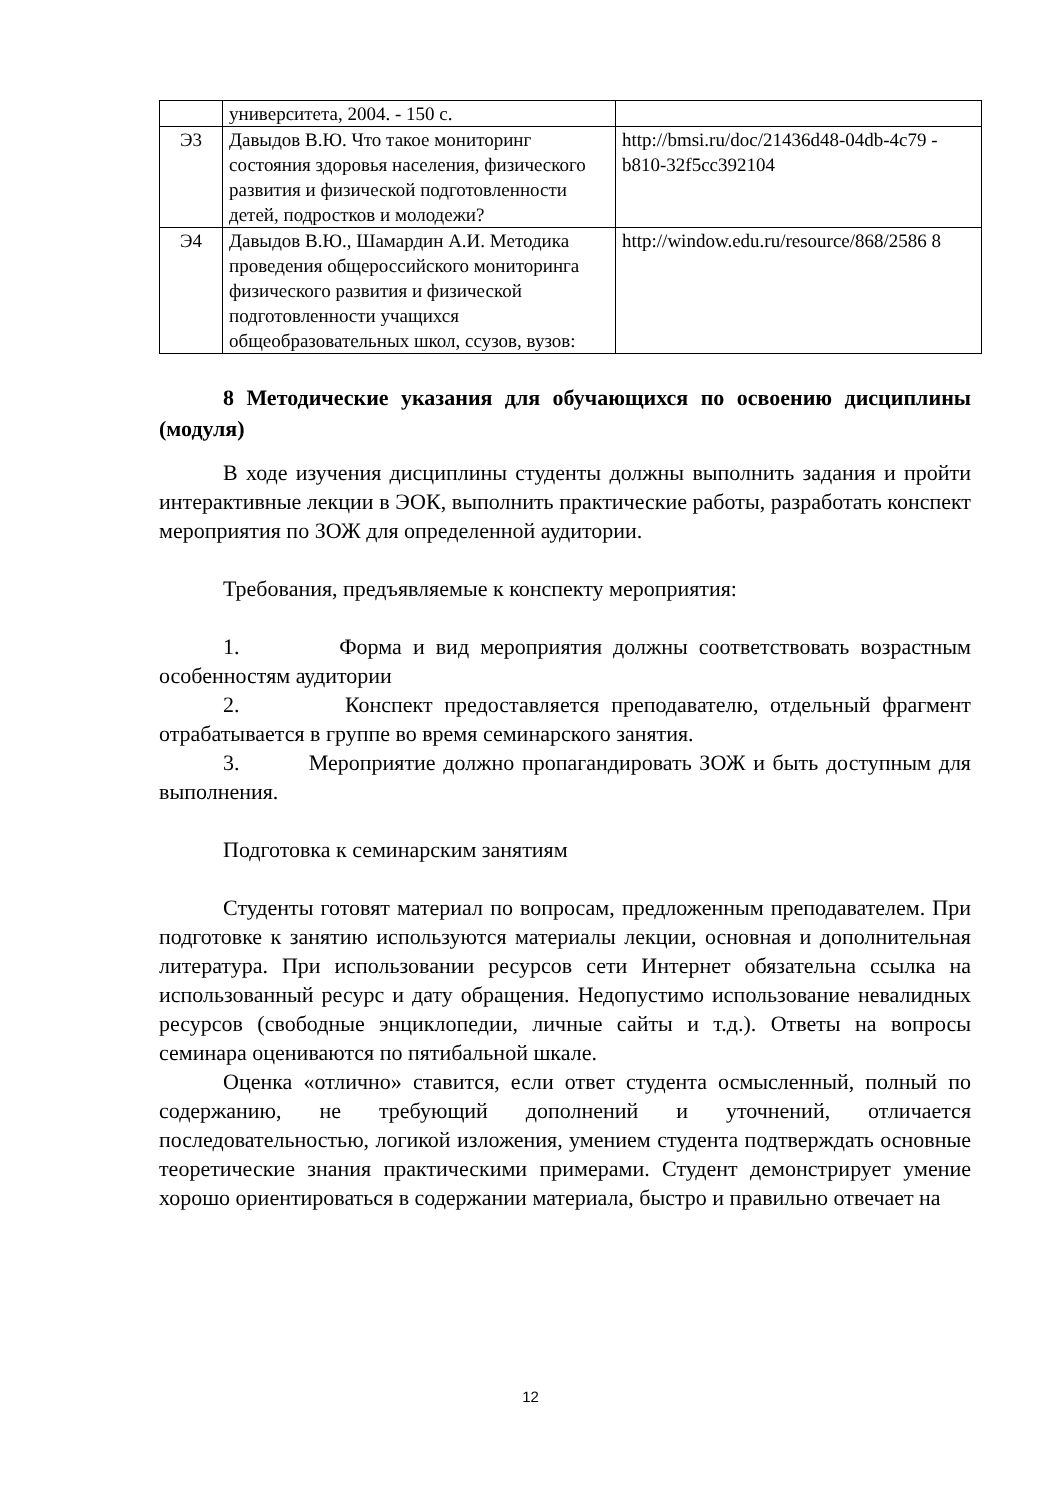| | университета, 2004. - 150 с. | |
| Э3 | Давыдов В.Ю. Что такое мониторинг состояния здоровья населения, физического развития и физической подготовленности детей, подростков и молодежи? | http://bmsi.ru/doc/21436d48-04db-4c79 -b810-32f5cc392104 |
| Э4 | Давыдов В.Ю., Шамардин А.И. Методика проведения общероссийского мониторинга физического развития и физической подготовленности учащихся общеобразовательных школ, ссузов, вузов: | http://window.edu.ru/resource/868/2586 8 |
8 Методические указания для обучающихся по освоению дисциплины (модуля)
В ходе изучения дисциплины студенты должны выполнить задания и пройти интерактивные лекции в ЭОК, выполнить практические работы, разработать конспект мероприятия по ЗОЖ для определенной аудитории.
Требования, предъявляемые к конспекту мероприятия:
1. Форма и вид мероприятия должны соответствовать возрастным особенностям аудитории
2. Конспект предоставляется преподавателю, отдельный фрагмент отрабатывается в группе во время семинарского занятия.
3. Мероприятие должно пропагандировать ЗОЖ и быть доступным для выполнения.
Подготовка к семинарским занятиям
Студенты готовят материал по вопросам, предложенным преподавателем. При подготовке к занятию используются материалы лекции, основная и дополнительная литература. При использовании ресурсов сети Интернет обязательна ссылка на использованный ресурс и дату обращения. Недопустимо использование невалидных ресурсов (свободные энциклопедии, личные сайты и т.д.). Ответы на вопросы семинара оцениваются по пятибальной шкале.
Оценка «отлично» ставится, если ответ студента осмысленный, полный по содержанию, не требующий дополнений и уточнений, отличается последовательностью, логикой изложения, умением студента подтверждать основные теоретические знания практическими примерами. Студент демонстрирует умение хорошо ориентироваться в содержании материала, быстро и правильно отвечает на
12